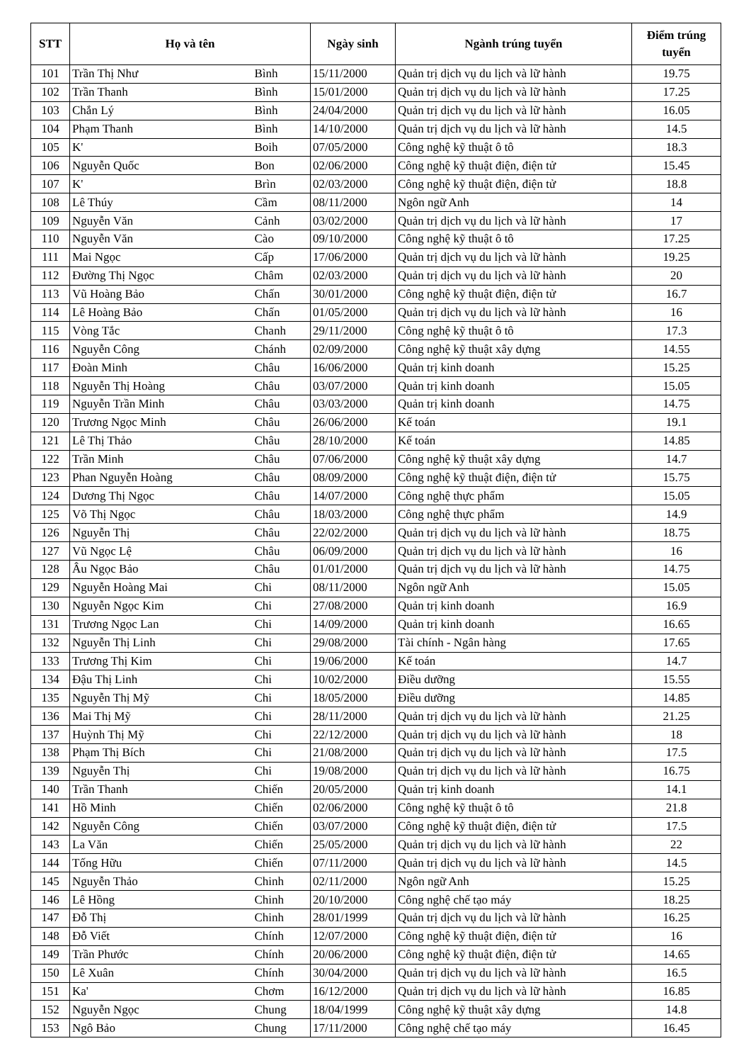| STT | Họ và tên | | Ngày sinh | Ngành trúng tuyển | Điểm trúng tuyển |
| --- | --- | --- | --- | --- | --- |
| 101 | Trần Thị Như | Bình | 15/11/2000 | Quản trị dịch vụ du lịch và lữ hành | 19.75 |
| 102 | Trần Thanh | Bình | 15/01/2000 | Quản trị dịch vụ du lịch và lữ hành | 17.25 |
| 103 | Chắn Lý | Bình | 24/04/2000 | Quản trị dịch vụ du lịch và lữ hành | 16.05 |
| 104 | Phạm Thanh | Bình | 14/10/2000 | Quản trị dịch vụ du lịch và lữ hành | 14.5 |
| 105 | K' | Boih | 07/05/2000 | Công nghệ kỹ thuật ô tô | 18.3 |
| 106 | Nguyễn Quốc | Bon | 02/06/2000 | Công nghệ kỹ thuật điện, điện tử | 15.45 |
| 107 | K' | Brìn | 02/03/2000 | Công nghệ kỹ thuật điện, điện tử | 18.8 |
| 108 | Lê Thúy | Cầm | 08/11/2000 | Ngôn ngữ Anh | 14 |
| 109 | Nguyễn Văn | Cảnh | 03/02/2000 | Quản trị dịch vụ du lịch và lữ hành | 17 |
| 110 | Nguyễn Văn | Cào | 09/10/2000 | Công nghệ kỹ thuật ô tô | 17.25 |
| 111 | Mai Ngọc | Cấp | 17/06/2000 | Quản trị dịch vụ du lịch và lữ hành | 19.25 |
| 112 | Đường Thị Ngọc | Châm | 02/03/2000 | Quản trị dịch vụ du lịch và lữ hành | 20 |
| 113 | Vũ Hoàng Bảo | Chấn | 30/01/2000 | Công nghệ kỹ thuật điện, điện tử | 16.7 |
| 114 | Lê Hoàng Bảo | Chấn | 01/05/2000 | Quản trị dịch vụ du lịch và lữ hành | 16 |
| 115 | Vòng Tắc | Chanh | 29/11/2000 | Công nghệ kỹ thuật ô tô | 17.3 |
| 116 | Nguyễn Công | Chánh | 02/09/2000 | Công nghệ kỹ thuật xây dựng | 14.55 |
| 117 | Đoàn Minh | Châu | 16/06/2000 | Quản trị kinh doanh | 15.25 |
| 118 | Nguyễn Thị Hoàng | Châu | 03/07/2000 | Quản trị kinh doanh | 15.05 |
| 119 | Nguyễn Trần Minh | Châu | 03/03/2000 | Quản trị kinh doanh | 14.75 |
| 120 | Trương Ngọc Minh | Châu | 26/06/2000 | Kế toán | 19.1 |
| 121 | Lê Thị Thảo | Châu | 28/10/2000 | Kế toán | 14.85 |
| 122 | Trần Minh | Châu | 07/06/2000 | Công nghệ kỹ thuật xây dựng | 14.7 |
| 123 | Phan Nguyễn Hoàng | Châu | 08/09/2000 | Công nghệ kỹ thuật điện, điện tử | 15.75 |
| 124 | Dương Thị Ngọc | Châu | 14/07/2000 | Công nghệ thực phẩm | 15.05 |
| 125 | Võ Thị Ngọc | Châu | 18/03/2000 | Công nghệ thực phẩm | 14.9 |
| 126 | Nguyễn Thị | Châu | 22/02/2000 | Quản trị dịch vụ du lịch và lữ hành | 18.75 |
| 127 | Vũ Ngọc Lệ | Châu | 06/09/2000 | Quản trị dịch vụ du lịch và lữ hành | 16 |
| 128 | Âu Ngọc Bảo | Châu | 01/01/2000 | Quản trị dịch vụ du lịch và lữ hành | 14.75 |
| 129 | Nguyễn Hoàng Mai | Chi | 08/11/2000 | Ngôn ngữ Anh | 15.05 |
| 130 | Nguyễn Ngọc Kim | Chi | 27/08/2000 | Quản trị kinh doanh | 16.9 |
| 131 | Trương Ngọc Lan | Chi | 14/09/2000 | Quản trị kinh doanh | 16.65 |
| 132 | Nguyễn Thị Linh | Chi | 29/08/2000 | Tài chính - Ngân hàng | 17.65 |
| 133 | Trương Thị Kim | Chi | 19/06/2000 | Kế toán | 14.7 |
| 134 | Đậu Thị Linh | Chi | 10/02/2000 | Điều dưỡng | 15.55 |
| 135 | Nguyễn Thị Mỹ | Chi | 18/05/2000 | Điều dưỡng | 14.85 |
| 136 | Mai Thị Mỹ | Chi | 28/11/2000 | Quản trị dịch vụ du lịch và lữ hành | 21.25 |
| 137 | Huỳnh Thị Mỹ | Chi | 22/12/2000 | Quản trị dịch vụ du lịch và lữ hành | 18 |
| 138 | Phạm Thị Bích | Chi | 21/08/2000 | Quản trị dịch vụ du lịch và lữ hành | 17.5 |
| 139 | Nguyễn Thị | Chi | 19/08/2000 | Quản trị dịch vụ du lịch và lữ hành | 16.75 |
| 140 | Trần Thanh | Chiến | 20/05/2000 | Quản trị kinh doanh | 14.1 |
| 141 | Hồ Minh | Chiến | 02/06/2000 | Công nghệ kỹ thuật ô tô | 21.8 |
| 142 | Nguyễn Công | Chiến | 03/07/2000 | Công nghệ kỹ thuật điện, điện tử | 17.5 |
| 143 | La Văn | Chiến | 25/05/2000 | Quản trị dịch vụ du lịch và lữ hành | 22 |
| 144 | Tống Hữu | Chiến | 07/11/2000 | Quản trị dịch vụ du lịch và lữ hành | 14.5 |
| 145 | Nguyễn Thảo | Chinh | 02/11/2000 | Ngôn ngữ Anh | 15.25 |
| 146 | Lê Hồng | Chinh | 20/10/2000 | Công nghệ chế tạo máy | 18.25 |
| 147 | Đỗ Thị | Chinh | 28/01/1999 | Quản trị dịch vụ du lịch và lữ hành | 16.25 |
| 148 | Đỗ Viết | Chính | 12/07/2000 | Công nghệ kỹ thuật điện, điện tử | 16 |
| 149 | Trần Phước | Chính | 20/06/2000 | Công nghệ kỹ thuật điện, điện tử | 14.65 |
| 150 | Lê Xuân | Chính | 30/04/2000 | Quản trị dịch vụ du lịch và lữ hành | 16.5 |
| 151 | Ka' | Chơm | 16/12/2000 | Quản trị dịch vụ du lịch và lữ hành | 16.85 |
| 152 | Nguyễn Ngọc | Chung | 18/04/1999 | Công nghệ kỹ thuật xây dựng | 14.8 |
| 153 | Ngô Bảo | Chung | 17/11/2000 | Công nghệ chế tạo máy | 16.45 |